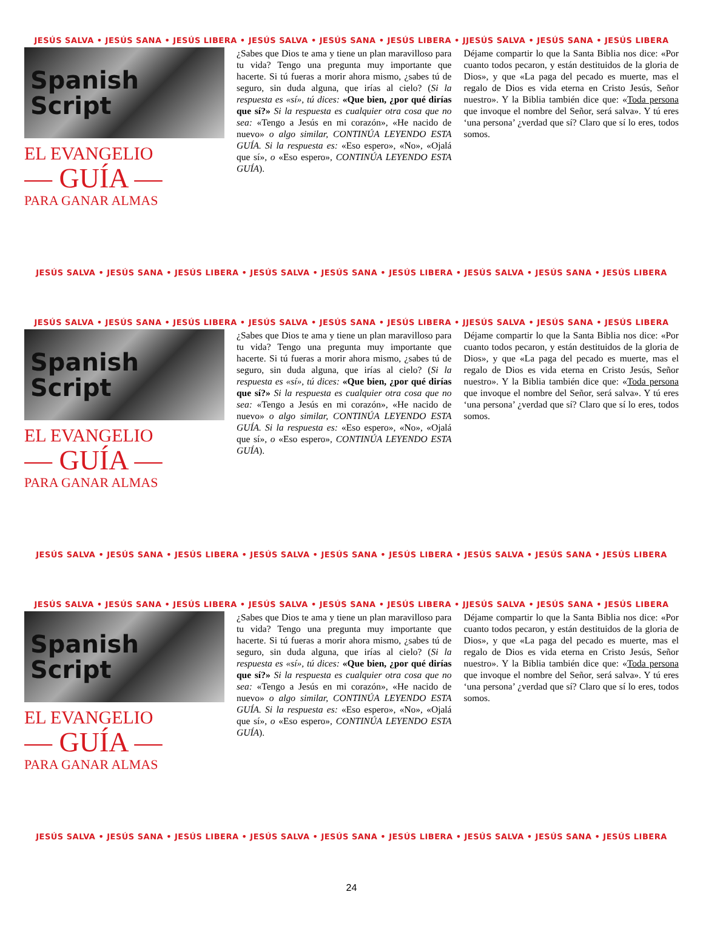JESÚS SALVA • JESÚS SANA • JESÚS LIBERA • JESÚS SALVA • JESÚS SANA • JESÚS LIBERA • JJESÚS SALVA • JESÚS SANA • JESÚS LIBERA
Spanish
Script
EL EVANGELIO
— GUÍA —
PARA GANAR ALMAS
¿Sabes que Dios te ama y tiene un plan maravilloso para tu vida? Tengo una pregunta muy importante que hacerte. Si tú fueras a morir ahora mismo, ¿sabes tú de seguro, sin duda alguna, que irías al cielo? (Si la respuesta es «sí», tú dices: «Que bien, ¿por qué dirías que sí?» Si la respuesta es cualquier otra cosa que no sea: «Tengo a Jesús en mi corazón», «He nacido de nuevo» o algo similar, CONTINÚA LEYENDO ESTA GUÍA. Si la respuesta es: «Eso espero», «No», «Ojalá que sí», o «Eso espero», CONTINÚA LEYENDO ESTA GUÍA).
Déjame compartir lo que la Santa Biblia nos dice: «Por cuanto todos pecaron, y están destituidos de la gloria de Dios», y que «La paga del pecado es muerte, mas el regalo de Dios es vida eterna en Cristo Jesús, Señor nuestro». Y la Biblia también dice que: «Toda persona que invoque el nombre del Señor, será salva». Y tú eres ‘una persona’ ¿verdad que sí? Claro que sí lo eres, todos somos.
JESÚS SALVA • JESÚS SANA • JESÚS LIBERA • JESÚS SALVA • JESÚS SANA • JESÚS LIBERA • JESÚS SALVA • JESÚS SANA • JESÚS LIBERA
JESÚS SALVA • JESÚS SANA • JESÚS LIBERA • JESÚS SALVA • JESÚS SANA • JESÚS LIBERA • JJESÚS SALVA • JESÚS SANA • JESÚS LIBERA
Spanish
Script
EL EVANGELIO
— GUÍA —
PARA GANAR ALMAS
¿Sabes que Dios te ama y tiene un plan maravilloso para tu vida? Tengo una pregunta muy importante que hacerte. Si tú fueras a morir ahora mismo, ¿sabes tú de seguro, sin duda alguna, que irías al cielo? (Si la respuesta es «sí», tú dices: «Que bien, ¿por qué dirías que sí?» Si la respuesta es cualquier otra cosa que no sea: «Tengo a Jesús en mi corazón», «He nacido de nuevo» o algo similar, CONTINÚA LEYENDO ESTA GUÍA. Si la respuesta es: «Eso espero», «No», «Ojalá que sí», o «Eso espero», CONTINÚA LEYENDO ESTA GUÍA).
Déjame compartir lo que la Santa Biblia nos dice: «Por cuanto todos pecaron, y están destituidos de la gloria de Dios», y que «La paga del pecado es muerte, mas el regalo de Dios es vida eterna en Cristo Jesús, Señor nuestro». Y la Biblia también dice que: «Toda persona que invoque el nombre del Señor, será salva». Y tú eres ‘una persona’ ¿verdad que sí? Claro que sí lo eres, todos somos.
JESÚS SALVA • JESÚS SANA • JESÚS LIBERA • JESÚS SALVA • JESÚS SANA • JESÚS LIBERA • JESÚS SALVA • JESÚS SANA • JESÚS LIBERA
JESÚS SALVA • JESÚS SANA • JESÚS LIBERA • JESÚS SALVA • JESÚS SANA • JESÚS LIBERA • JJESÚS SALVA • JESÚS SANA • JESÚS LIBERA
Spanish
Script
EL EVANGELIO
— GUÍA —
PARA GANAR ALMAS
¿Sabes que Dios te ama y tiene un plan maravilloso para tu vida? Tengo una pregunta muy importante que hacerte. Si tú fueras a morir ahora mismo, ¿sabes tú de seguro, sin duda alguna, que irías al cielo? (Si la respuesta es «sí», tú dices: «Que bien, ¿por qué dirías que sí?» Si la respuesta es cualquier otra cosa que no sea: «Tengo a Jesús en mi corazón», «He nacido de nuevo» o algo similar, CONTINÚA LEYENDO ESTA GUÍA. Si la respuesta es: «Eso espero», «No», «Ojalá que sí», o «Eso espero», CONTINÚA LEYENDO ESTA GUÍA).
Déjame compartir lo que la Santa Biblia nos dice: «Por cuanto todos pecaron, y están destituidos de la gloria de Dios», y que «La paga del pecado es muerte, mas el regalo de Dios es vida eterna en Cristo Jesús, Señor nuestro». Y la Biblia también dice que: «Toda persona que invoque el nombre del Señor, será salva». Y tú eres ‘una persona’ ¿verdad que sí? Claro que sí lo eres, todos somos.
JESÚS SALVA • JESÚS SANA • JESÚS LIBERA • JESÚS SALVA • JESÚS SANA • JESÚS LIBERA • JESÚS SALVA • JESÚS SANA • JESÚS LIBERA
24